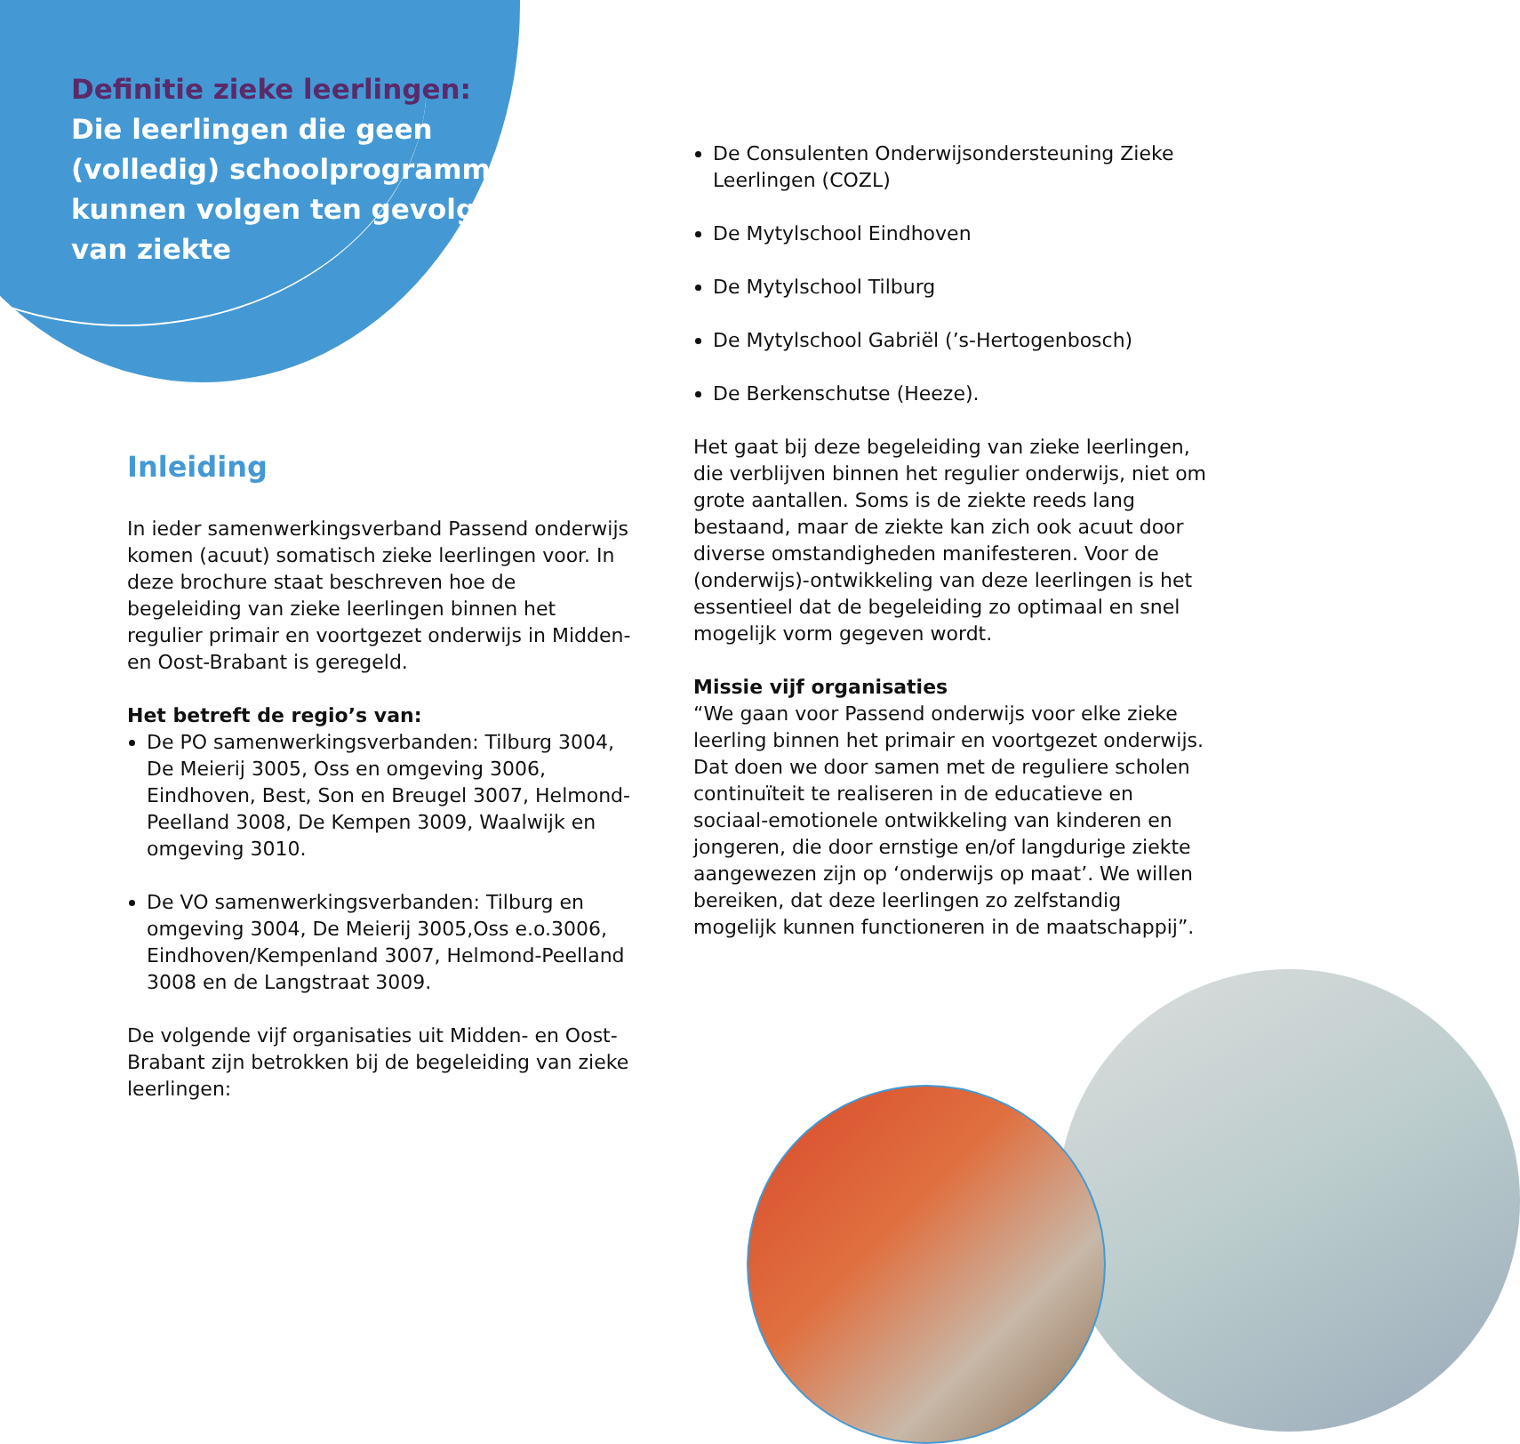Definitie zieke leerlingen:
Die leerlingen die geen (volledig) schoolprogramma kunnen volgen ten gevolge van ziekte
Inleiding
In ieder samenwerkingsverband Passend onderwijs komen (acuut) somatisch zieke leerlingen voor. In deze brochure staat beschreven hoe de begeleiding van zieke leerlingen binnen het regulier primair en voortgezet onderwijs in Midden- en Oost-Brabant is geregeld.
Het betreft de regio’s van:
De PO samenwerkingsverbanden: Tilburg 3004, De Meierij 3005, Oss en omgeving 3006, Eindhoven, Best, Son en Breugel 3007, Helmond-Peelland 3008, De Kempen 3009, Waalwijk en omgeving 3010.
De VO samenwerkingsverbanden: Tilburg en omgeving 3004, De Meierij 3005,Oss e.o.3006, Eindhoven/Kempenland 3007, Helmond-Peelland 3008 en de Langstraat 3009.
De volgende vijf organisaties uit Midden- en Oost-Brabant zijn betrokken bij de begeleiding van zieke leerlingen:
De Consulenten Onderwijsondersteuning Zieke Leerlingen (COZL)
De Mytylschool Eindhoven
De Mytylschool Tilburg
De Mytylschool Gabriël (’s-Hertogenbosch)
De Berkenschutse (Heeze).
Het gaat bij deze begeleiding van zieke leerlingen, die verblijven binnen het regulier onderwijs, niet om grote aantallen. Soms is de ziekte reeds lang bestaand, maar de ziekte kan zich ook acuut door diverse omstandigheden manifesteren. Voor de (onderwijs)-ontwikkeling van deze leerlingen is het essentieel dat de begeleiding zo optimaal en snel mogelijk vorm gegeven wordt.
Missie vijf organisaties
“We gaan voor Passend onderwijs voor elke zieke leerling binnen het primair en voortgezet onderwijs. Dat doen we door samen met de reguliere scholen continuïteit te realiseren in de educatieve en sociaal-emotionele ontwikkeling van kinderen en jongeren, die door ernstige en/of langdurige ziekte aangewezen zijn op ‘onderwijs op maat’. We willen bereiken, dat deze leerlingen zo zelfstandig mogelijk kunnen functioneren in de maatschappij”.